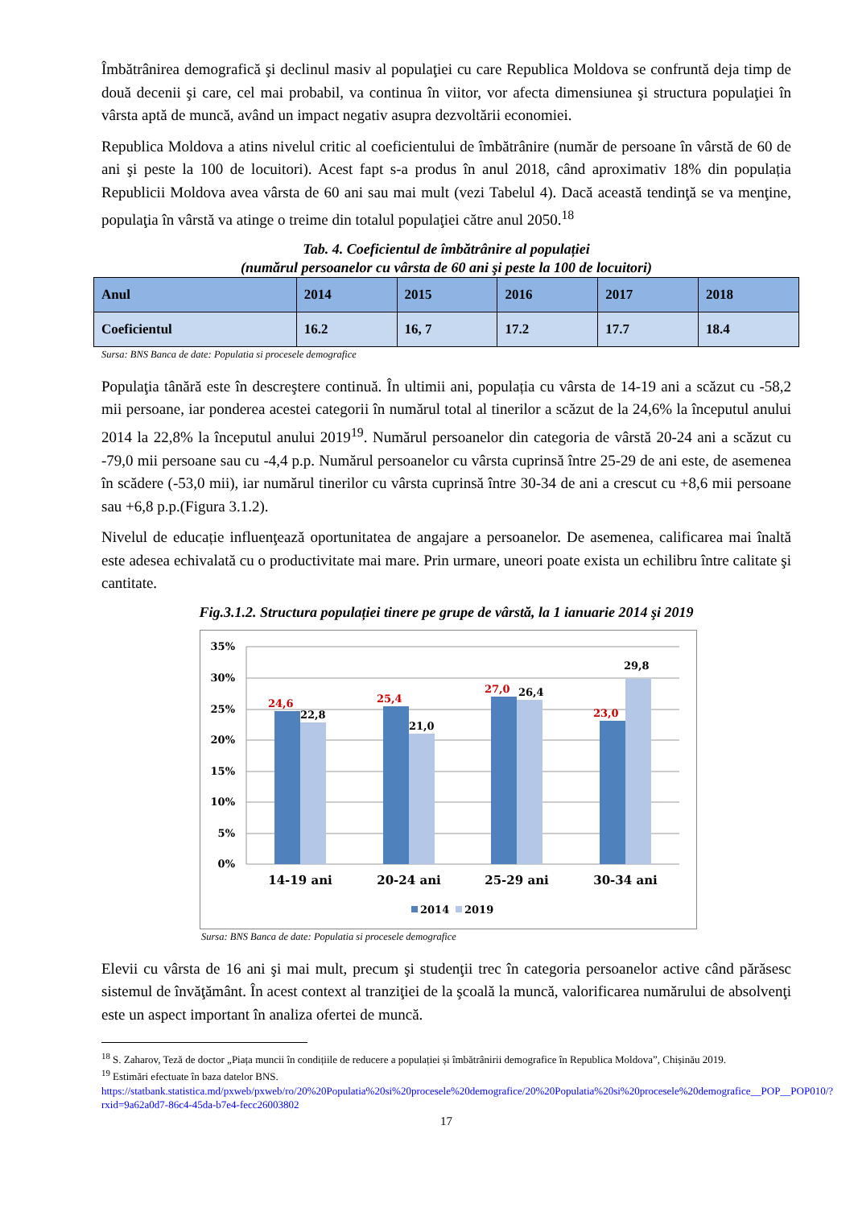Îmbătrânirea demografică şi declinul masiv al populaţiei cu care Republica Moldova se confruntă deja timp de două decenii şi care, cel mai probabil, va continua în viitor, vor afecta dimensiunea şi structura populaţiei în vârsta aptă de muncă, având un impact negativ asupra dezvoltării economiei.
Republica Moldova a atins nivelul critic al coeficientului de îmbătrânire (număr de persoane în vârstă de 60 de ani şi peste la 100 de locuitori). Acest fapt s-a produs în anul 2018, când aproximativ 18% din populația Republicii Moldova avea vârsta de 60 ani sau mai mult (vezi Tabelul 4). Dacă această tendinţă se va menţine, populaţia în vârstă va atinge o treime din totalul populaţiei către anul 2050.<sup>18</sup>
Tab. 4. Coeficientul de îmbătrânire al populației
(numărul persoanelor cu vârsta de 60 ani şi peste la 100 de locuitori)
| Anul | 2014 | 2015 | 2016 | 2017 | 2018 |
| Coeficientul | 16.2 | 16, 7 | 17.2 | 17.7 | 18.4 |
Sursa: BNS Banca de date: Populatia si procesele demografice
Populaţia tânără este în descreştere continuă. În ultimii ani, populația cu vârsta de 14-19 ani a scăzut cu -58,2 mii persoane, iar ponderea acestei categorii în numărul total al tinerilor a scăzut de la 24,6% la începutul anului 2014 la 22,8% la începutul anului 2019<sup>19</sup>. Numărul persoanelor din categoria de vârstă 20-24 ani a scăzut cu -79,0 mii persoane sau cu -4,4 p.p. Numărul persoanelor cu vârsta cuprinsă între 25-29 de ani este, de asemenea în scădere (-53,0 mii), iar numărul tinerilor cu vârsta cuprinsă între 30-34 de ani a crescut cu +8,6 mii persoane sau +6,8 p.p.(Figura 3.1.2).
Nivelul de educație influenţează oportunitatea de angajare a persoanelor. De asemenea, calificarea mai înaltă este adesea echivalată cu o productivitate mai mare. Prin urmare, uneori poate exista un echilibru între calitate şi cantitate.
Fig.3.1.2. Structura populației tinere pe grupe de vârstă, la 1 ianuarie 2014 şi 2019
0%
5%
10%
15%
20%
25%
30%
35%
24,6
25,4
27,0
23,0
22,8
21,0
26,4
29,8
14-19 ani
20-24 ani
25-29 ani
30-34 ani
2014
2019
Sursa: BNS Banca de date: Populatia si procesele demografice
Elevii cu vârsta de 16 ani şi mai mult, precum şi studenţii trec în categoria persoanelor active când părăsesc sistemul de învăţământ. În acest context al tranziţiei de la şcoală la muncă, valorificarea numărului de absolvenţi este un aspect important în analiza ofertei de muncă.
<sup>18</sup> S. Zaharov, Teză de doctor „Piața muncii în condițiile de reducere a populației și îmbătrânirii demografice în Republica Moldova”, Chișinău 2019.
<sup>19</sup> Estimări efectuate în baza datelor BNS.
https://statbank.statistica.md/pxweb/pxweb/ro/20%20Populatia%20si%20procesele%20demografice/20%20Populatia%20si%20procesele%20demografice__POP__POP010/?rxid=9a62a0d7-86c4-45da-b7e4-fecc26003802
17